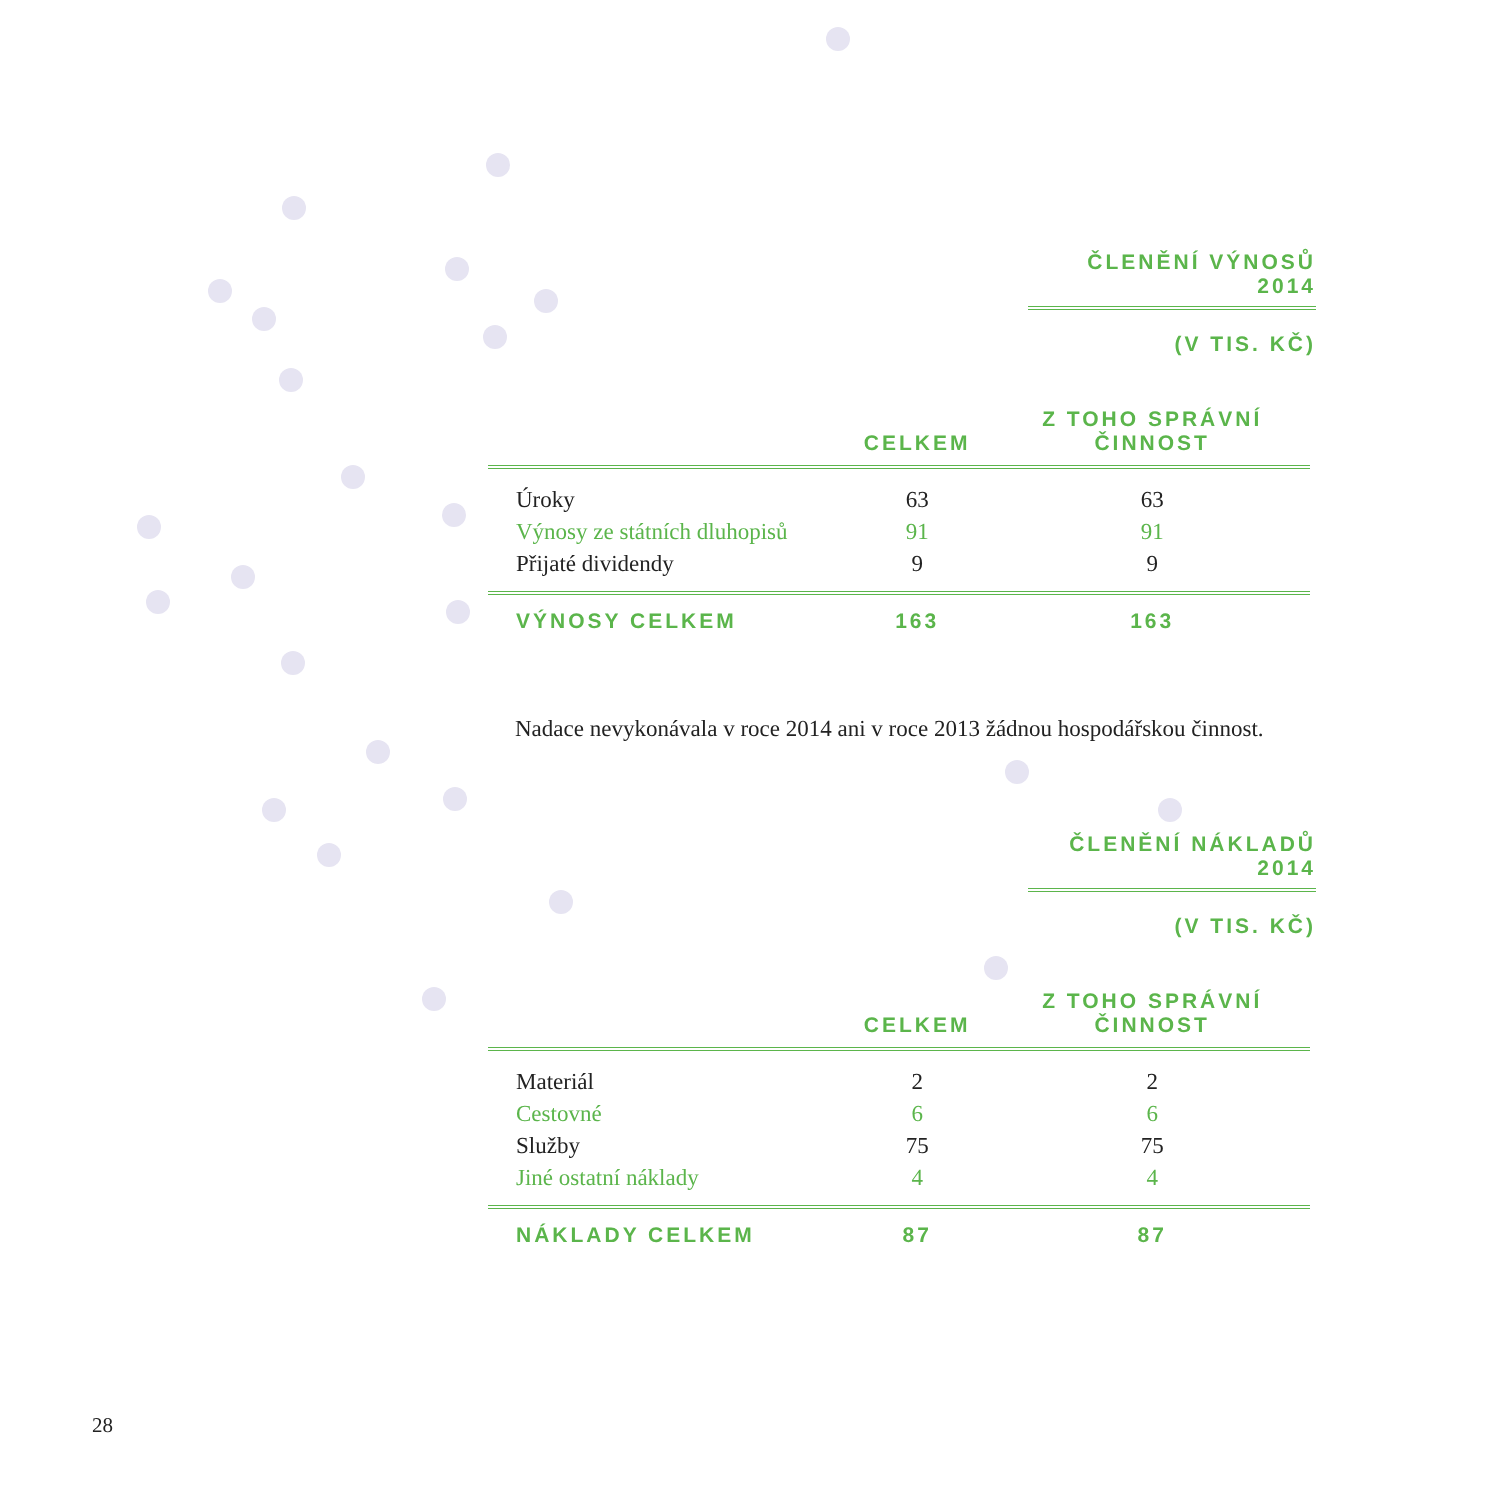ČLENĚNÍ VÝNOSŮ 2014
(V TIS. KČ)
| | CELKEM | Z TOHO SPRÁVNÍ ČINNOST |
| --- | --- | --- |
| Úroky | 63 | 63 |
| Výnosy ze státních dluhopisů | 91 | 91 |
| Přijaté dividendy | 9 | 9 |
| VÝNOSY CELKEM | 163 | 163 |
Nadace nevykonávala v roce 2014 ani v roce 2013 žádnou hospodářskou činnost.
ČLENĚNÍ NÁKLADŮ 2014
(V TIS. KČ)
| | CELKEM | Z TOHO SPRÁVNÍ ČINNOST |
| --- | --- | --- |
| Materiál | 2 | 2 |
| Cestovné | 6 | 6 |
| Služby | 75 | 75 |
| Jiné ostatní náklady | 4 | 4 |
| NÁKLADY CELKEM | 87 | 87 |
28